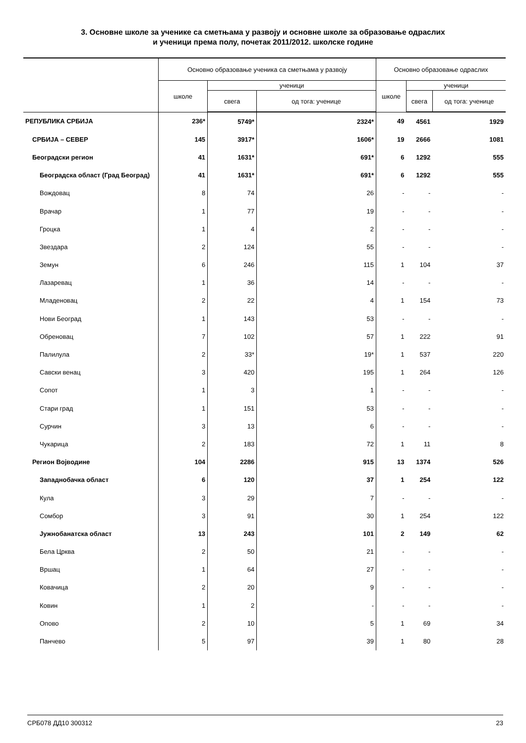3. Основне школе за ученике са сметњама у развоју и основне школе за образовање одраслих
и ученици према полу, почетак 2011/2012. школске године
| | Основно образовање ученика са сметњама у развоју | | | Основно образовање одраслих | | |
| --- | --- | --- | --- | --- | --- | --- |
| | школе | ученици | | школе | ученици | |
| | | свега | од тога: ученице | | свега | од тога: ученице |
| РЕПУБЛИКА СРБИЈА | 236* | 5749* | 2324* | 49 | 4561 | 1929 |
| СРБИЈА – СЕВЕР | 145 | 3917* | 1606* | 19 | 2666 | 1081 |
| Београдски регион | 41 | 1631* | 691* | 6 | 1292 | 555 |
| Београдска област (Град Београд) | 41 | 1631* | 691* | 6 | 1292 | 555 |
| Вождовац | 8 | 74 | 26 | - | - | - |
| Врачар | 1 | 77 | 19 | - | - | - |
| Гроцка | 1 | 4 | 2 | - | - | - |
| Звездара | 2 | 124 | 55 | - | - | - |
| Земун | 6 | 246 | 115 | 1 | 104 | 37 |
| Лазаревац | 1 | 36 | 14 | - | - | - |
| Младеновац | 2 | 22 | 4 | 1 | 154 | 73 |
| Нови Београд | 1 | 143 | 53 | - | - | - |
| Обреновац | 7 | 102 | 57 | 1 | 222 | 91 |
| Палилула | 2 | 33* | 19* | 1 | 537 | 220 |
| Савски венац | 3 | 420 | 195 | 1 | 264 | 126 |
| Сопот | 1 | 3 | 1 | - | - | - |
| Стари град | 1 | 151 | 53 | - | - | - |
| Сурчин | 3 | 13 | 6 | - | - | - |
| Чукарица | 2 | 183 | 72 | 1 | 11 | 8 |
| Регион Војводине | 104 | 2286 | 915 | 13 | 1374 | 526 |
| Западнобачка област | 6 | 120 | 37 | 1 | 254 | 122 |
| Кула | 3 | 29 | 7 | - | - | - |
| Сомбор | 3 | 91 | 30 | 1 | 254 | 122 |
| Јужнобанатска област | 13 | 243 | 101 | 2 | 149 | 62 |
| Бела Црква | 2 | 50 | 21 | - | - | - |
| Вршац | 1 | 64 | 27 | - | - | - |
| Ковачица | 2 | 20 | 9 | - | - | - |
| Ковин | 1 | 2 | - | - | - | - |
| Опово | 2 | 10 | 5 | 1 | 69 | 34 |
| Панчево | 5 | 97 | 39 | 1 | 80 | 28 |
СРБ078 ДД10 300312 23